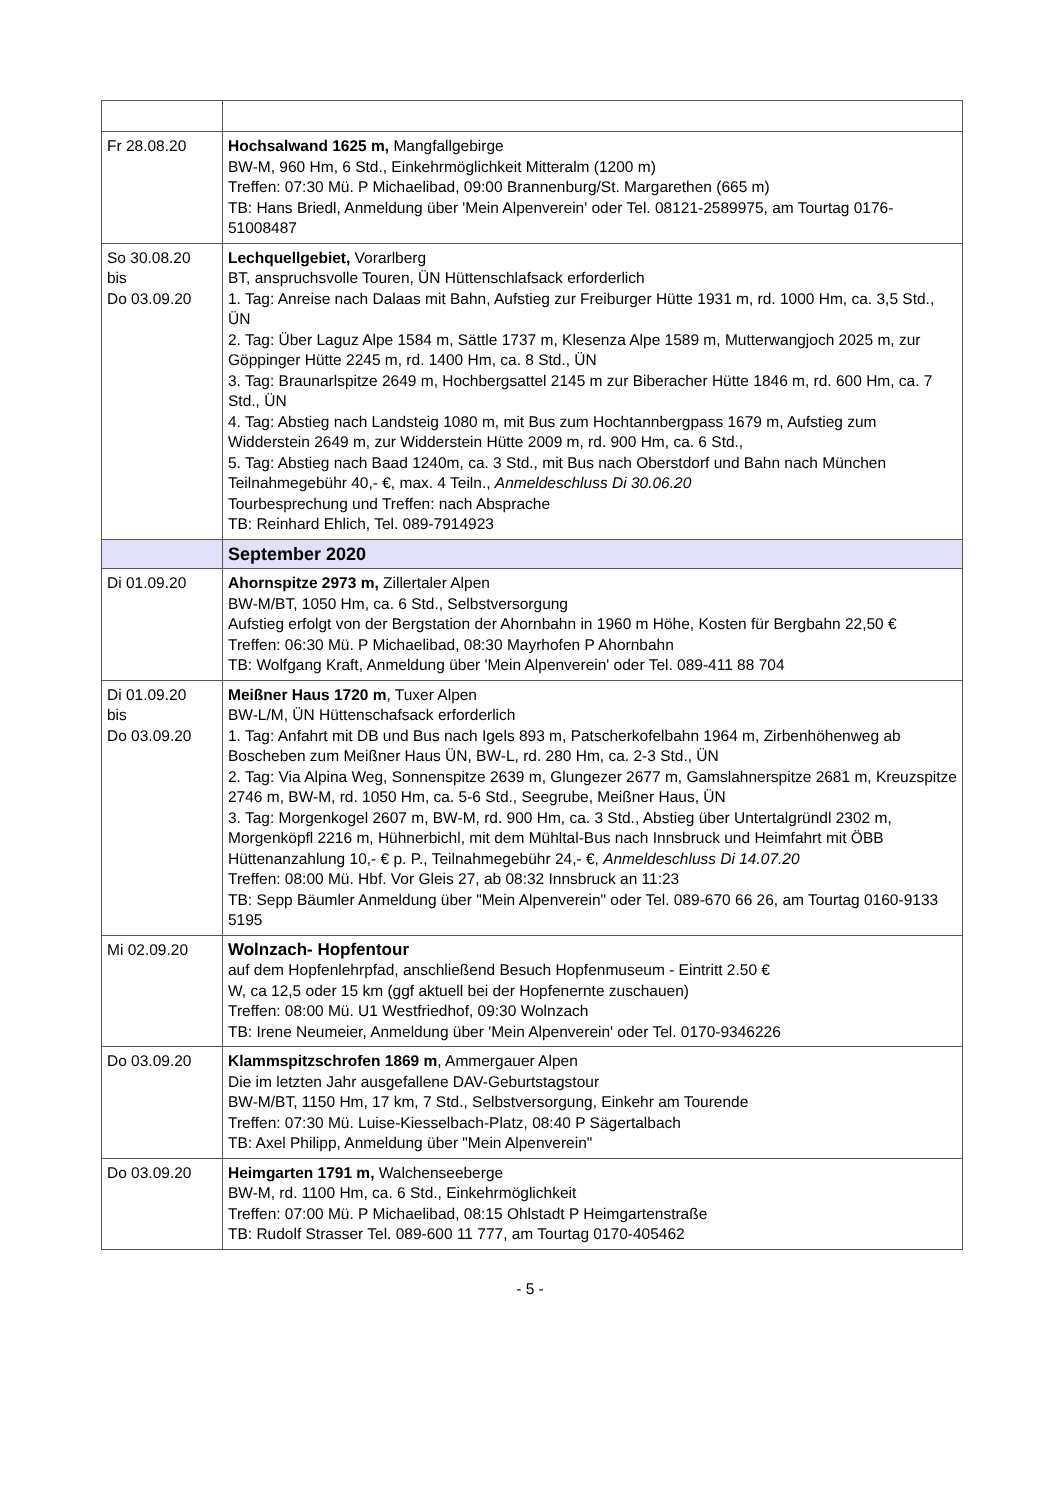| Fr 28.08.20 | Hochsalwand 1625 m, Mangfallgebirge BW-M, 960 Hm, 6 Std., Einkehrmöglichkeit Mitteralm (1200 m) Treffen: 07:30 Mü. P Michaelibad, 09:00 Brannenburg/St. Margarethen (665 m) TB: Hans Briedl, Anmeldung über 'Mein Alpenverein' oder Tel. 08121-2589975, am Tourtag 0176-51008487 |
| So 30.08.20 bis Do 03.09.20 | Lechquellgebiet, Vorarlberg BT, anspruchsvolle Touren, ÜN Hüttenschlafsack erforderlich 1. Tag: Anreise nach Dalaas mit Bahn, Aufstieg zur Freiburger Hütte 1931 m, rd. 1000 Hm, ca. 3,5 Std., ÜN 2. Tag: Über Laguz Alpe 1584 m, Sättle 1737 m, Klesenza Alpe 1589 m, Mutterwangjoch 2025 m, zur Göppinger Hütte 2245 m, rd. 1400 Hm, ca. 8 Std., ÜN 3. Tag: Braunarlspitze 2649 m, Hochbergsattel 2145 m zur Biberacher Hütte 1846 m, rd. 600 Hm, ca. 7 Std., ÜN 4. Tag: Abstieg nach Landsteig 1080 m, mit Bus zum Hochtannbergpass 1679 m, Aufstieg zum Widderstein 2649 m, zur Widderstein Hütte 2009 m, rd. 900 Hm, ca. 6 Std., 5. Tag: Abstieg nach Baad 1240m, ca. 3 Std., mit Bus nach Oberstdorf und Bahn nach München Teilnahmegebühr 40,- €, max. 4 Teiln., Anmeldeschluss Di 30.06.20 Tourbesprechung und Treffen: nach Absprache TB: Reinhard Ehlich, Tel. 089-7914923 |
| | September 2020 |
| Di 01.09.20 | Ahornspitze 2973 m, Zillertaler Alpen BW-M/BT, 1050 Hm, ca. 6 Std., Selbstversorgung Aufstieg erfolgt von der Bergstation der Ahornbahn in 1960 m Höhe, Kosten für Bergbahn 22,50 € Treffen: 06:30 Mü. P Michaelibad, 08:30 Mayrhofen P Ahornbahn TB: Wolfgang Kraft, Anmeldung über 'Mein Alpenverein' oder Tel. 089-411 88 704 |
| Di 01.09.20 bis Do 03.09.20 | Meißner Haus 1720 m , Tuxer Alpen BW-L/M, ÜN Hüttenschafsack erforderlich 1. Tag: Anfahrt mit DB und Bus nach Igels 893 m, Patscherkofelbahn 1964 m, Zirbenhöhenweg ab Boscheben zum Meißner Haus ÜN, BW-L, rd. 280 Hm, ca. 2-3 Std., ÜN 2. Tag: Via Alpina Weg, Sonnenspitze 2639 m, Glungezer 2677 m, Gamslahnerspitze 2681 m, Kreuzspitze 2746 m, BW-M, rd. 1050 Hm, ca. 5-6 Std., Seegrube, Meißner Haus, ÜN 3. Tag: Morgenkogel 2607 m, BW-M, rd. 900 Hm, ca. 3 Std., Abstieg über Untertalgründl 2302 m, Morgenköpfl 2216 m, Hühnerbichl, mit dem Mühltal-Bus nach Innsbruck und Heimfahrt mit ÖBB Hüttenanzahlung 10,- € p. P., Teilnahmegebühr 24,- €, Anmeldeschluss Di 14.07.20 Treffen: 08:00 Mü. Hbf. Vor Gleis 27, ab 08:32 Innsbruck an 11:23 TB: Sepp Bäumler Anmeldung über "Mein Alpenverein" oder Tel. 089-670 66 26, am Tourtag 0160-9133 5195 |
| Mi 02.09.20 | Wolnzach- Hopfentour auf dem Hopfenlehrpfad, anschließend Besuch Hopfenmuseum - Eintritt 2.50 € W, ca 12,5 oder 15 km (ggf aktuell bei der Hopfenernte zuschauen) Treffen: 08:00 Mü. U1 Westfriedhof, 09:30 Wolnzach TB: Irene Neumeier, Anmeldung über 'Mein Alpenverein' oder Tel. 0170-9346226 |
| Do 03.09.20 | Klammspitzschrofen 1869 m , Ammergauer Alpen Die im letzten Jahr ausgefallene DAV-Geburtstagstour BW-M/BT, 1150 Hm, 17 km, 7 Std., Selbstversorgung, Einkehr am Tourende Treffen: 07:30 Mü. Luise-Kiesselbach-Platz, 08:40 P Sägertalbach TB: Axel Philipp, Anmeldung über "Mein Alpenverein" |
| Do 03.09.20 | Heimgarten 1791 m, Walchenseeberge BW-M, rd. 1100 Hm, ca. 6 Std., Einkehrmöglichkeit Treffen: 07:00 Mü. P Michaelibad, 08:15 Ohlstadt P Heimgartenstraße TB: Rudolf Strasser Tel. 089-600 11 777, am Tourtag 0170-405462 |
- 5 -